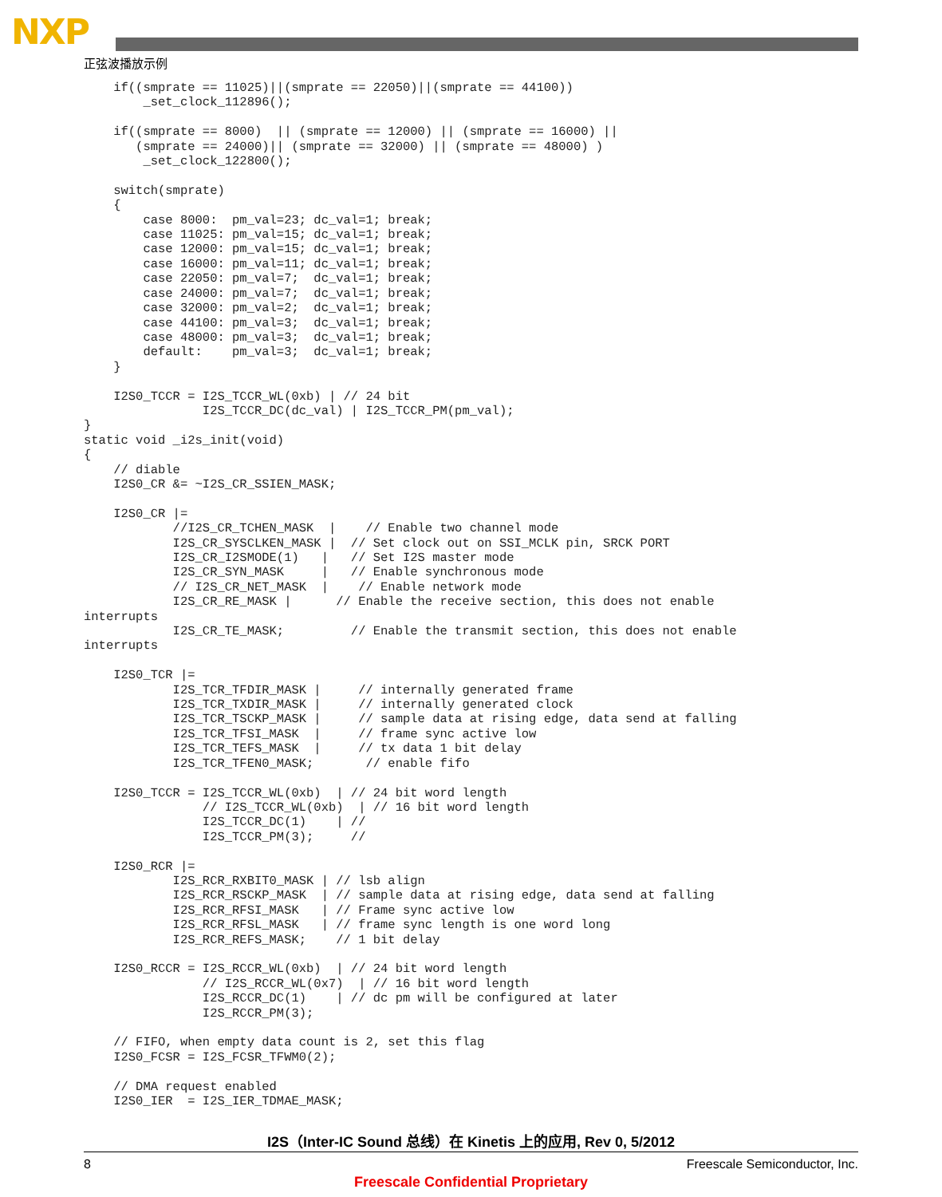NXP
正弦波播放示例
    if((smprate == 11025)||(smprate == 22050)||(smprate == 44100))
        _set_clock_112896();

    if((smprate == 8000)  || (smprate == 12000) || (smprate == 16000) ||
       (smprate == 24000)|| (smprate == 32000) || (smprate == 48000) )
        _set_clock_122800();

    switch(smprate)
    {
        case 8000:  pm_val=23; dc_val=1; break;
        case 11025: pm_val=15; dc_val=1; break;
        case 12000: pm_val=15; dc_val=1; break;
        case 16000: pm_val=11; dc_val=1; break;
        case 22050: pm_val=7;  dc_val=1; break;
        case 24000: pm_val=7;  dc_val=1; break;
        case 32000: pm_val=2;  dc_val=1; break;
        case 44100: pm_val=3;  dc_val=1; break;
        case 48000: pm_val=3;  dc_val=1; break;
        default:    pm_val=3;  dc_val=1; break;
    }

    I2S0_TCCR = I2S_TCCR_WL(0xb) | // 24 bit
                I2S_TCCR_DC(dc_val) | I2S_TCCR_PM(pm_val);
}
static void _i2s_init(void)
{
    // diable
    I2S0_CR &= ~I2S_CR_SSIEN_MASK;

    I2S0_CR |=
            //I2S_CR_TCHEN_MASK  |    // Enable two channel mode
            I2S_CR_SYSCLKEN_MASK |  // Set clock out on SSI_MCLK pin, SRCK PORT
            I2S_CR_I2SMODE(1)   |   // Set I2S master mode
            I2S_CR_SYN_MASK     |   // Enable synchronous mode
            // I2S_CR_NET_MASK  |    // Enable network mode
            I2S_CR_RE_MASK |      // Enable the receive section, this does not enable
interrupts
            I2S_CR_TE_MASK;         // Enable the transmit section, this does not enable
interrupts

    I2S0_TCR |=
            I2S_TCR_TFDIR_MASK |     // internally generated frame
            I2S_TCR_TXDIR_MASK |     // internally generated clock
            I2S_TCR_TSCKP_MASK |     // sample data at rising edge, data send at falling
            I2S_TCR_TFSI_MASK  |     // frame sync active low
            I2S_TCR_TEFS_MASK  |     // tx data 1 bit delay
            I2S_TCR_TFEN0_MASK;       // enable fifo

    I2S0_TCCR = I2S_TCCR_WL(0xb)  | // 24 bit word length
                // I2S_TCCR_WL(0xb)  | // 16 bit word length
                I2S_TCCR_DC(1)    | //
                I2S_TCCR_PM(3);     //

    I2S0_RCR |=
            I2S_RCR_RXBIT0_MASK | // lsb align
            I2S_RCR_RSCKP_MASK  | // sample data at rising edge, data send at falling
            I2S_RCR_RFSI_MASK   | // Frame sync active low
            I2S_RCR_RFSL_MASK   | // frame sync length is one word long
            I2S_RCR_REFS_MASK;    // 1 bit delay

    I2S0_RCCR = I2S_RCCR_WL(0xb)  | // 24 bit word length
                // I2S_RCCR_WL(0x7)  | // 16 bit word length
                I2S_RCCR_DC(1)    | // dc pm will be configured at later
                I2S_RCCR_PM(3);

    // FIFO, when empty data count is 2, set this flag
    I2S0_FCSR = I2S_FCSR_TFWM0(2);

    // DMA request enabled
    I2S0_IER  = I2S_IER_TDMAE_MASK;
I2S（Inter-IC Sound 总线）在 Kinetis 上的应用, Rev 0, 5/2012
8 Freescale Semiconductor, Inc.
Freescale Confidential Proprietary